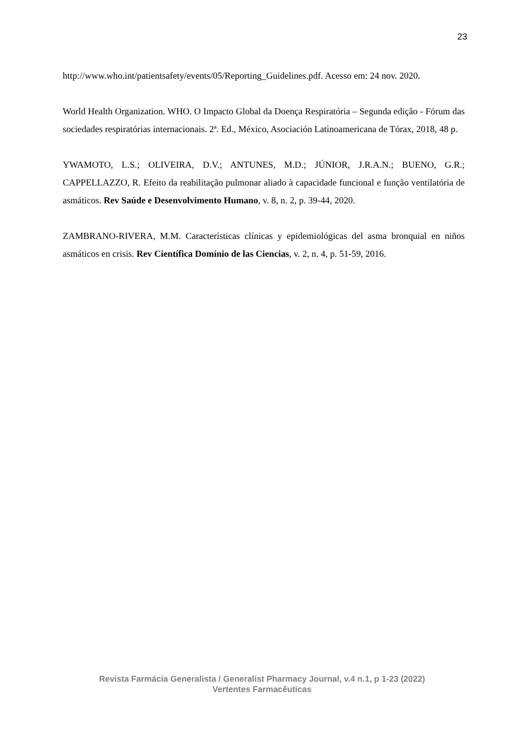23
http://www.who.int/patientsafety/events/05/Reporting_Guidelines.pdf. Acesso em: 24 nov. 2020.
World Health Organization. WHO. O Impacto Global da Doença Respiratória – Segunda edição - Fórum das sociedades respiratórias internacionais. 2ª. Ed., México, Asociación Latinoamericana de Tórax, 2018, 48 p.
YWAMOTO, L.S.; OLIVEIRA, D.V.; ANTUNES, M.D.; JÚNIOR, J.R.A.N.; BUENO, G.R.; CAPPELLAZZO, R. Efeito da reabilitação pulmonar aliado à capacidade funcional e função ventilatória de asmáticos. Rev Saúde e Desenvolvimento Humano, v. 8, n. 2, p. 39-44, 2020.
ZAMBRANO-RIVERA, M.M. Características clínicas y epidemiológicas del asma bronquial en niños asmáticos en crisis. Rev Científica Domínio de las Ciencias, v. 2, n. 4, p. 51-59, 2016.
Revista Farmácia Generalista / Generalist Pharmacy Journal, v.4 n.1, p 1-23 (2022)
Vertentes Farmacêuticas